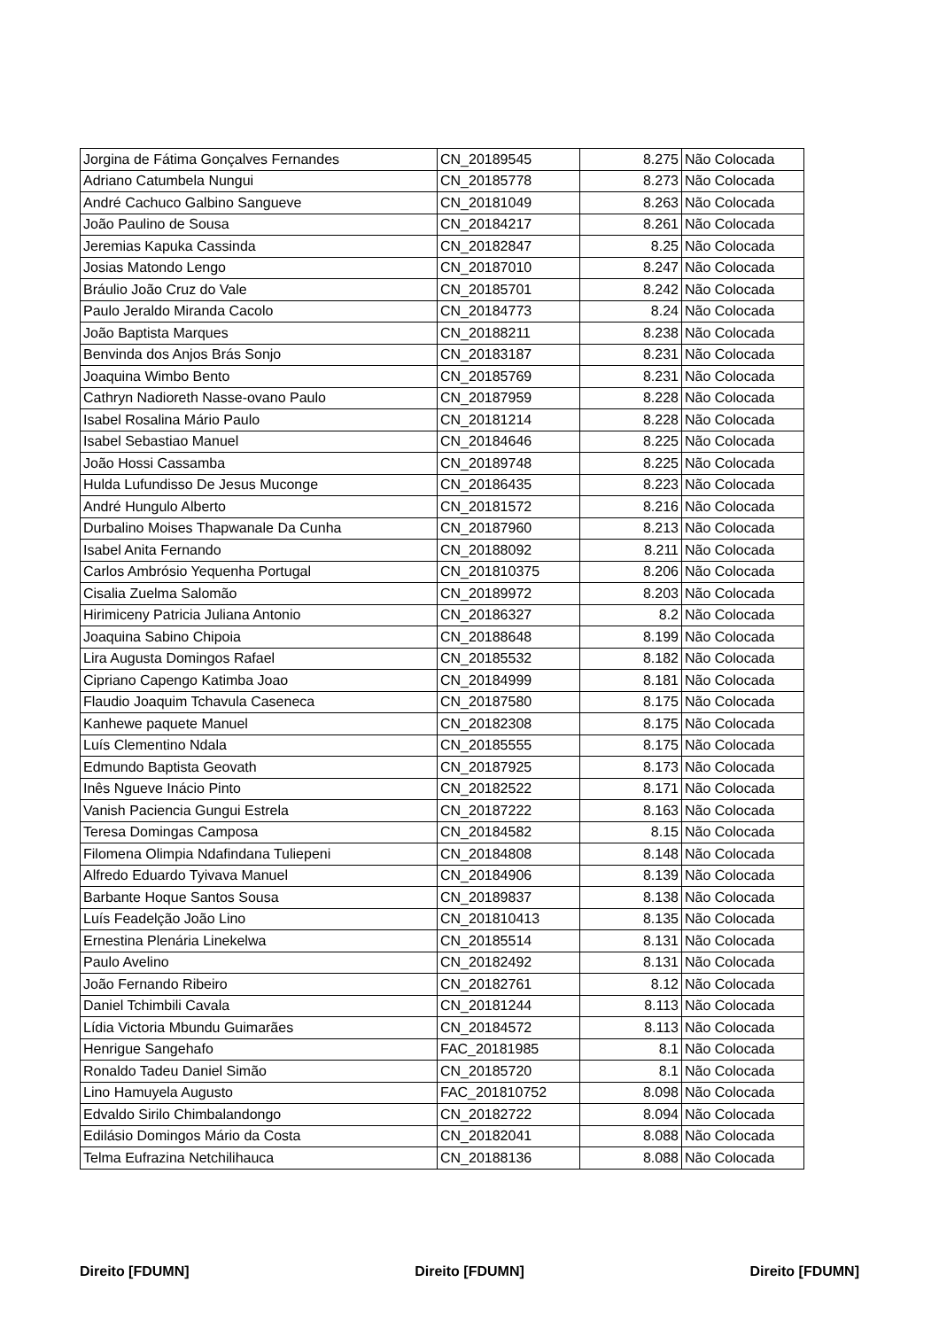| Jorgina de Fátima Gonçalves Fernandes | CN_20189545 | 8.275 | Não Colocada |
| Adriano Catumbela Nungui | CN_20185778 | 8.273 | Não Colocada |
| André Cachuco Galbino Sangueve | CN_20181049 | 8.263 | Não Colocada |
| João Paulino de Sousa | CN_20184217 | 8.261 | Não Colocada |
| Jeremias Kapuka Cassinda | CN_20182847 | 8.25 | Não Colocada |
| Josias Matondo Lengo | CN_20187010 | 8.247 | Não Colocada |
| Bráulio João Cruz do Vale | CN_20185701 | 8.242 | Não Colocada |
| Paulo Jeraldo Miranda Cacolo | CN_20184773 | 8.24 | Não Colocada |
| João Baptista Marques | CN_20188211 | 8.238 | Não Colocada |
| Benvinda dos Anjos Brás Sonjo | CN_20183187 | 8.231 | Não Colocada |
| Joaquina Wimbo Bento | CN_20185769 | 8.231 | Não Colocada |
| Cathryn Nadioreth Nasse-ovano Paulo | CN_20187959 | 8.228 | Não Colocada |
| Isabel Rosalina Mário Paulo | CN_20181214 | 8.228 | Não Colocada |
| Isabel Sebastiao Manuel | CN_20184646 | 8.225 | Não Colocada |
| João Hossi Cassamba | CN_20189748 | 8.225 | Não Colocada |
| Hulda Lufundisso De Jesus Muconge | CN_20186435 | 8.223 | Não Colocada |
| André Hungulo Alberto | CN_20181572 | 8.216 | Não Colocada |
| Durbalino Moises Thapwanale Da Cunha | CN_20187960 | 8.213 | Não Colocada |
| Isabel Anita Fernando | CN_20188092 | 8.211 | Não Colocada |
| Carlos Ambrósio Yequenha Portugal | CN_201810375 | 8.206 | Não Colocada |
| Cisalia Zuelma Salomão | CN_20189972 | 8.203 | Não Colocada |
| Hirimiceny Patricia Juliana Antonio | CN_20186327 | 8.2 | Não Colocada |
| Joaquina Sabino Chipoia | CN_20188648 | 8.199 | Não Colocada |
| Lira Augusta Domingos Rafael | CN_20185532 | 8.182 | Não Colocada |
| Cipriano Capengo Katimba Joao | CN_20184999 | 8.181 | Não Colocada |
| Flaudio Joaquim Tchavula Caseneca | CN_20187580 | 8.175 | Não Colocada |
| Kanhewe paquete Manuel | CN_20182308 | 8.175 | Não Colocada |
| Luís Clementino Ndala | CN_20185555 | 8.175 | Não Colocada |
| Edmundo Baptista Geovath | CN_20187925 | 8.173 | Não Colocada |
| Inês Ngueve Inácio Pinto | CN_20182522 | 8.171 | Não Colocada |
| Vanish Paciencia Gungui Estrela | CN_20187222 | 8.163 | Não Colocada |
| Teresa Domingas Camposa | CN_20184582 | 8.15 | Não Colocada |
| Filomena Olimpia Ndafindana Tuliepeni | CN_20184808 | 8.148 | Não Colocada |
| Alfredo Eduardo Tyivava Manuel | CN_20184906 | 8.139 | Não Colocada |
| Barbante Hoque Santos Sousa | CN_20189837 | 8.138 | Não Colocada |
| Luís Feadelção João Lino | CN_201810413 | 8.135 | Não Colocada |
| Ernestina Plenária Linekelwa | CN_20185514 | 8.131 | Não Colocada |
| Paulo Avelino | CN_20182492 | 8.131 | Não Colocada |
| João Fernando Ribeiro | CN_20182761 | 8.12 | Não Colocada |
| Daniel Tchimbili Cavala | CN_20181244 | 8.113 | Não Colocada |
| Lídia Victoria Mbundu Guimarães | CN_20184572 | 8.113 | Não Colocada |
| Henrigue Sangehafo | FAC_20181985 | 8.1 | Não Colocada |
| Ronaldo Tadeu Daniel Simão | CN_20185720 | 8.1 | Não Colocada |
| Lino Hamuyela Augusto | FAC_201810752 | 8.098 | Não Colocada |
| Edvaldo Sirilo Chimbalandongo | CN_20182722 | 8.094 | Não Colocada |
| Edilásio Domingos Mário da Costa | CN_20182041 | 8.088 | Não Colocada |
| Telma Eufrazina Netchilihauca | CN_20188136 | 8.088 | Não Colocada |
Direito [FDUMN] Direito [FDUMN] Direito [FDUMN]